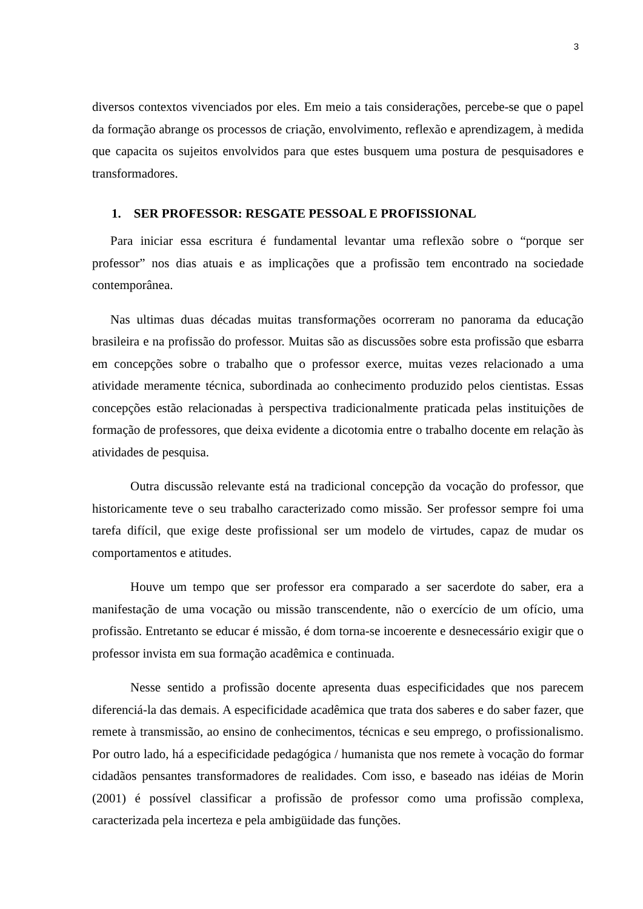3
diversos contextos vivenciados por eles. Em meio a tais considerações, percebe-se que o papel da formação abrange os processos de criação, envolvimento, reflexão e aprendizagem, à medida que capacita os sujeitos envolvidos para que estes busquem uma postura de pesquisadores e transformadores.
1. SER PROFESSOR: RESGATE PESSOAL E PROFISSIONAL
Para iniciar essa escritura é fundamental levantar uma reflexão sobre o “porque ser professor” nos dias atuais e as implicações que a profissão tem encontrado na sociedade contemporânea.
Nas ultimas duas décadas muitas transformações ocorreram no panorama da educação brasileira e na profissão do professor. Muitas são as discussões sobre esta profissão que esbarra em concepções sobre o trabalho que o professor exerce, muitas vezes relacionado a uma atividade meramente técnica, subordinada ao conhecimento produzido pelos cientistas. Essas concepções estão relacionadas à perspectiva tradicionalmente praticada pelas instituições de formação de professores, que deixa evidente a dicotomia entre o trabalho docente em relação às atividades de pesquisa.
Outra discussão relevante está na tradicional concepção da vocação do professor, que historicamente teve o seu trabalho caracterizado como missão. Ser professor sempre foi uma tarefa difícil, que exige deste profissional ser um modelo de virtudes, capaz de mudar os comportamentos e atitudes.
Houve um tempo que ser professor era comparado a ser sacerdote do saber, era a manifestação de uma vocação ou missão transcendente, não o exercício de um ofício, uma profissão. Entretanto se educar é missão, é dom torna-se incoerente e desnecessário exigir que o professor invista em sua formação acadêmica e continuada.
Nesse sentido a profissão docente apresenta duas especificidades que nos parecem diferenciá-la das demais. A especificidade acadêmica que trata dos saberes e do saber fazer, que remete à transmissão, ao ensino de conhecimentos, técnicas e seu emprego, o profissionalismo. Por outro lado, há a especificidade pedagógica / humanista que nos remete à vocação do formar cidadãos pensantes transformadores de realidades. Com isso, e baseado nas idéias de Morin (2001) é possível classificar a profissão de professor como uma profissão complexa, caracterizada pela incerteza e pela ambigüidade das funções.